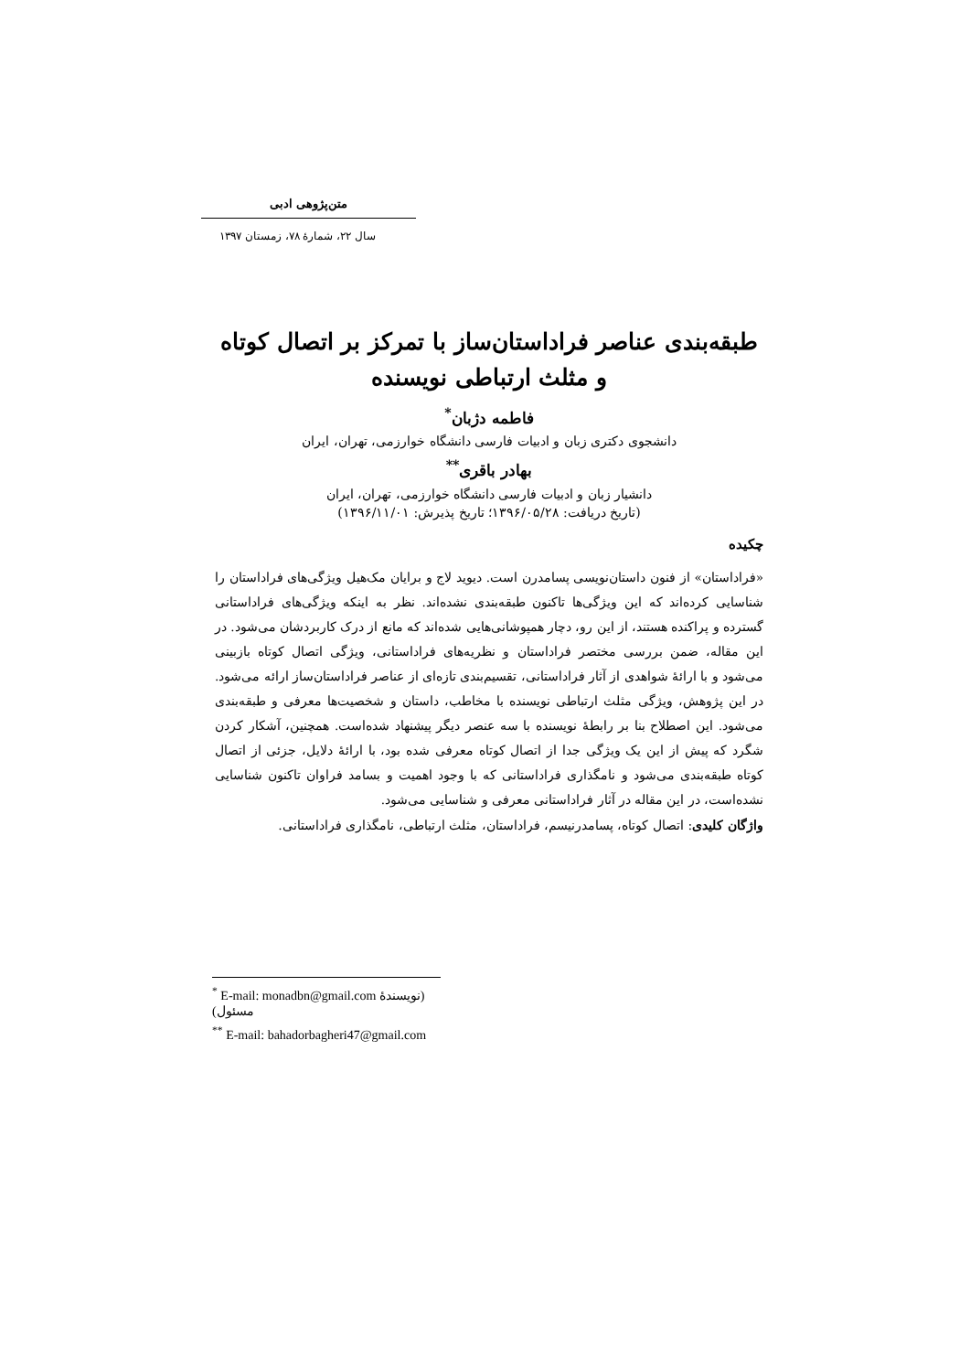متن‌پژوهی ادبی
سال ۲۲، شمارهٔ ۷۸، زمستان ۱۳۹۷
طبقه‌بندی عناصر فراداستان‌ساز با تمرکز بر اتصال کوتاه و مثلث ارتباطی نویسنده
فاطمه دژبان<sup>*</sup>
دانشجوی دکتری زبان و ادبیات فارسی دانشگاه خوارزمی، تهران، ایران
بهادر باقری<sup>**</sup>
دانشیار زبان و ادبیات فارسی دانشگاه خوارزمی، تهران، ایران
(تاریخ دریافت: ۱۳۹۶/۰۵/۲۸؛ تاریخ پذیرش: ۱۳۹۶/۱۱/۰۱)
چکیده
«فراداستان» از فنون داستان‌نویسی پسامدرن است. دیوید لاج و برایان مک‌هیل ویژگی‌های فراداستان را شناسایی کرده‌اند که این ویژگی‌ها تاکنون طبقه‌بندی نشده‌اند. نظر به اینکه ویژگی‌های فراداستانی گسترده و پراکنده هستند، از این رو، دچار همپوشانی‌هایی شده‌اند که مانع از درک کاربردشان می‌شود. در این مقاله، ضمن بررسی مختصر فراداستان و نظریه‌های فراداستانی، ویژگی اتصال کوتاه بازبینی می‌شود و با ارائهٔ شواهدی از آثار فراداستانی، تقسیم‌بندی تازه‌ای از عناصر فراداستان‌ساز ارائه می‌شود. در این پژوهش، ویژگی مثلث ارتباطی نویسنده با مخاطب، داستان و شخصیت‌ها معرفی و طبقه‌بندی می‌شود. این اصطلاح بنا بر رابطهٔ نویسنده با سه عنصر دیگر پیشنهاد شده‌است. همچنین، آشکار کردن شگرد که پیش از این یک ویژگی جدا از اتصال کوتاه معرفی شده بود، با ارائهٔ دلایل، جزئی از اتصال کوتاه طبقه‌بندی می‌شود و نامگذاری فراداستانی که با وجود اهمیت و بسامد فراوان تاکنون شناسایی نشده‌است، در این مقاله در آثار فراداستانی معرفی و شناسایی می‌شود.
واژگان کلیدی: اتصال کوتاه، پسامدرنیسم، فراداستان، مثلث ارتباطی، نامگذاری فراداستانی.
<sup>*</sup> E-mail: monadbn@gmail.com (نویسندهٔ مسئول)
<sup>**</sup> E-mail: bahadorbagheri47@gmail.com